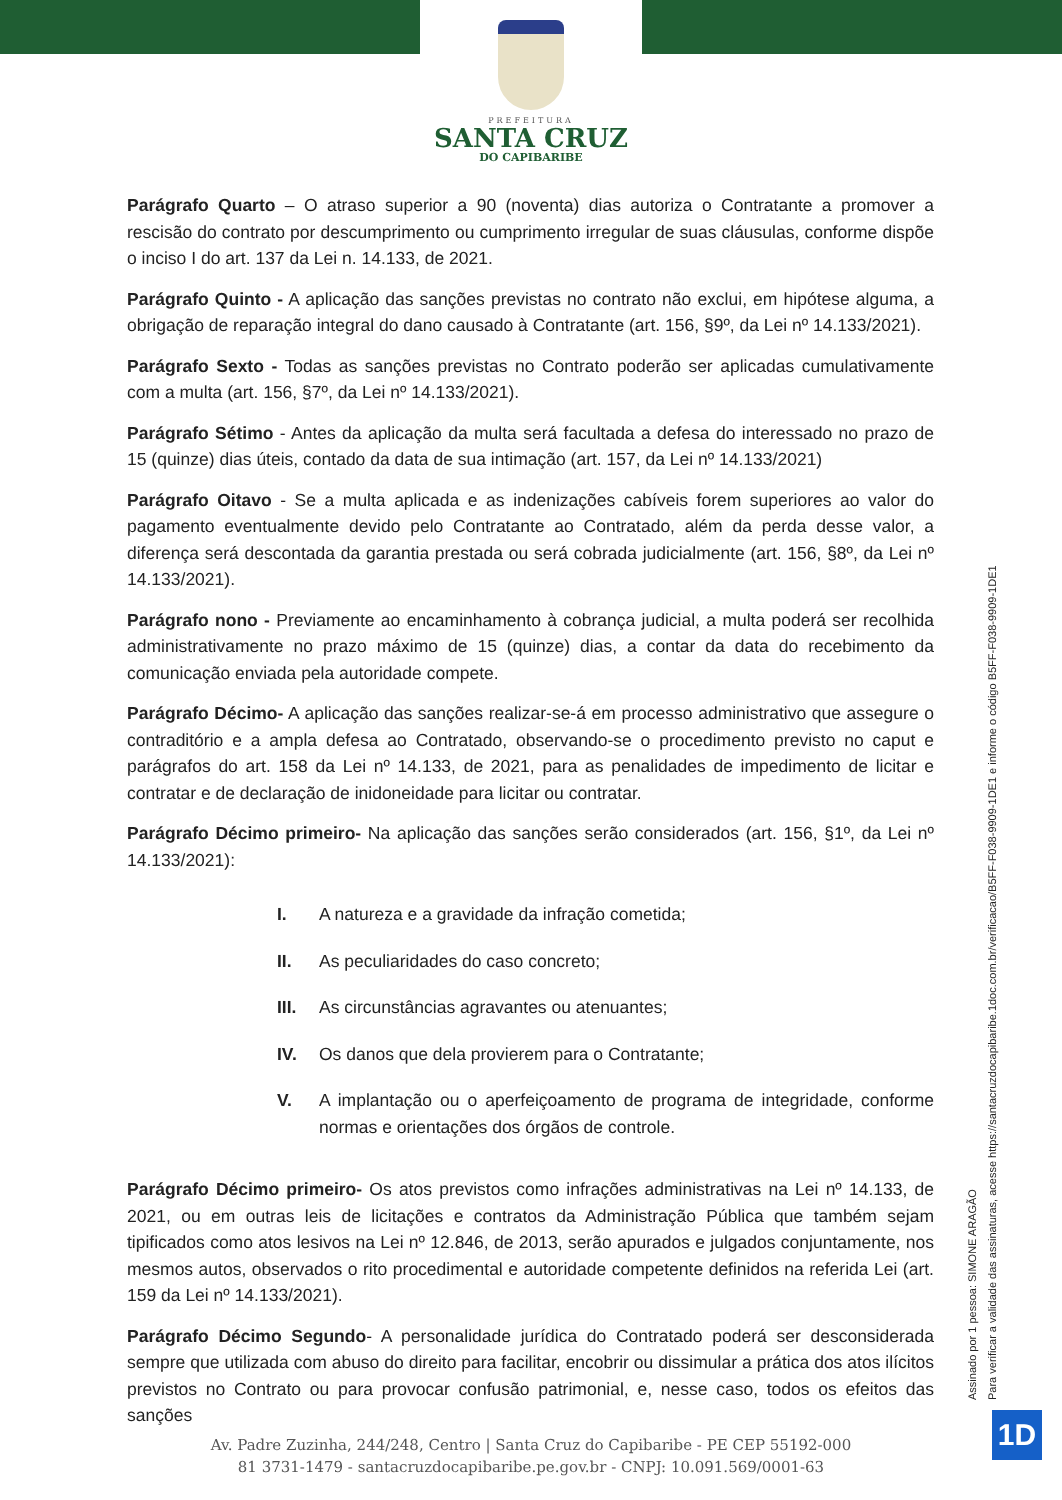PREFEITURA
SANTA CRUZ
DO CAPIBARIBE
Parágrafo Quarto – O atraso superior a 90 (noventa) dias autoriza o Contratante a promover a rescisão do contrato por descumprimento ou cumprimento irregular de suas cláusulas, conforme dispõe o inciso I do art. 137 da Lei n. 14.133, de 2021.
Parágrafo Quinto - A aplicação das sanções previstas no contrato não exclui, em hipótese alguma, a obrigação de reparação integral do dano causado à Contratante (art. 156, §9º, da Lei nº 14.133/2021).
Parágrafo Sexto - Todas as sanções previstas no Contrato poderão ser aplicadas cumulativamente com a multa (art. 156, §7º, da Lei nº 14.133/2021).
Parágrafo Sétimo - Antes da aplicação da multa será facultada a defesa do interessado no prazo de 15 (quinze) dias úteis, contado da data de sua intimação (art. 157, da Lei nº 14.133/2021)
Parágrafo Oitavo - Se a multa aplicada e as indenizações cabíveis forem superiores ao valor do pagamento eventualmente devido pelo Contratante ao Contratado, além da perda desse valor, a diferença será descontada da garantia prestada ou será cobrada judicialmente (art. 156, §8º, da Lei nº 14.133/2021).
Parágrafo nono - Previamente ao encaminhamento à cobrança judicial, a multa poderá ser recolhida administrativamente no prazo máximo de 15 (quinze) dias, a contar da data do recebimento da comunicação enviada pela autoridade compete.
Parágrafo Décimo- A aplicação das sanções realizar-se-á em processo administrativo que assegure o contraditório e a ampla defesa ao Contratado, observando-se o procedimento previsto no caput e parágrafos do art. 158 da Lei nº 14.133, de 2021, para as penalidades de impedimento de licitar e contratar e de declaração de inidoneidade para licitar ou contratar.
Parágrafo Décimo primeiro- Na aplicação das sanções serão considerados (art. 156, §1º, da Lei nº 14.133/2021):
I. A natureza e a gravidade da infração cometida;
II. As peculiaridades do caso concreto;
III. As circunstâncias agravantes ou atenuantes;
IV. Os danos que dela provierem para o Contratante;
V. A implantação ou o aperfeiçoamento de programa de integridade, conforme normas e orientações dos órgãos de controle.
Parágrafo Décimo primeiro- Os atos previstos como infrações administrativas na Lei nº 14.133, de 2021, ou em outras leis de licitações e contratos da Administração Pública que também sejam tipificados como atos lesivos na Lei nº 12.846, de 2013, serão apurados e julgados conjuntamente, nos mesmos autos, observados o rito procedimental e autoridade competente definidos na referida Lei (art. 159 da Lei nº 14.133/2021).
Parágrafo Décimo Segundo- A personalidade jurídica do Contratado poderá ser desconsiderada sempre que utilizada com abuso do direito para facilitar, encobrir ou dissimular a prática dos atos ilícitos previstos no Contrato ou para provocar confusão patrimonial, e, nesse caso, todos os efeitos das sanções
Assinado por 1 pessoa: SIMONE ARAGÃO
Para verificar a validade das assinaturas, acesse https://santacruzdocapibaribe.1doc.com.br/verificacao/B5FF-F038-9909-1DE1 e informe o código B5FF-F038-9909-1DE1
Av. Padre Zuzinha, 244/248, Centro | Santa Cruz do Capibaribe - PE CEP 55192-000
81 3731-1479 - santacruzdocapibaribe.pe.gov.br - CNPJ: 10.091.569/0001-63
1D